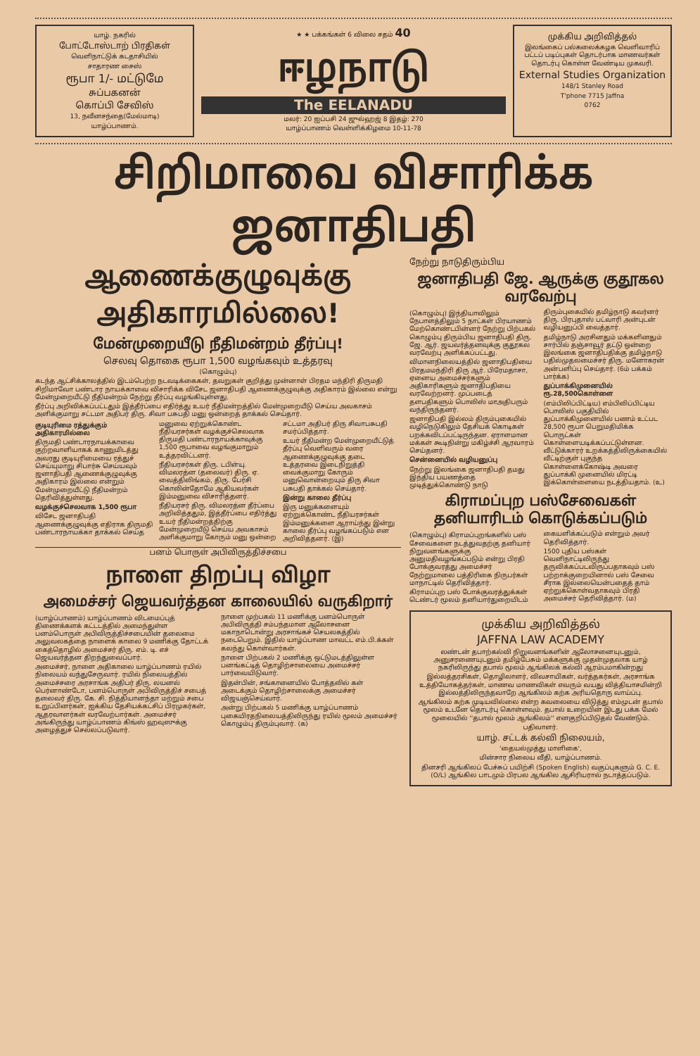யாழ். நகரில்
போட்டோஸ்டாற் பிரதிகள்
வெளிநாட்டுக் கடதாசியில்
சாதாரண சைஸ்
ரூபா 1/- மட்டுமே
சுப்பகனன்
கொப்பி சேவிஸ்
13, நவீனசந்தை(மேல்மாடி)
யாழ்ப்பாணம்.
★ ★ பக்கங்கள் 6 விலை சதம் 40
ஈழநாடு
The EELANADU
மலர்: 20 ஐப்பசி 24 ஜுல்ஹஜ் 8 இதழ்: 270
யாழ்ப்பாணம் வெள்ளிக்கிழமை 10-11-78
முக்கிய அறிவித்தல்
இலங்கைப் பல்கலைக்கழக வெளிவாரிப் பட்டப் படிப்புகள் தொடர்பாக மாணவர்கள் தொடர்பு கொள்ள வேண்டிய முகவரி.
External Studies Organization
148/1 Stanley Road
T'phone 7715 Jaffna
0762
சிறிமாவை விசாரிக்க ஜனாதிபதி
ஆணைக்குழுவுக்கு
அதிகாரமில்லை!
மேன்முறையீடு நீதிமன்றம் தீர்ப்பு!
செலவு தொகை ரூபா 1,500 வழங்கவும் உத்தரவு
(கொழும்பு)
கடந்த ஆட்சிக்காலத்தில் இடம்பெற்ற நடவடிக்கைகள், தவறுகள் குறித்து முன்னாள் பிரதம மந்திரி திருமதி சிறிமாவோ பண்டார நாயக்காவை விசாரிக்க விசேட ஜனாதிபதி ஆணைக்குழுவுக்கு அதிகாரம் இல்லை என்று மேன்முறையீட்டு நீதிமன்றம் நேற்று தீர்ப்பு வழங்கியுள்ளது.
தீர்ப்பு அறிவிக்கப்பட்டதும் இத்தீர்ப்பை எதிர்த்து உயர் நீதிமன்றத்தில் மேன்முறையீடு செய்ய அவகாசம் அளிக்குமாறு சட்டமா அதிபர் திரு. சிவா பசுபதி மனு ஒன்றைத் தாக்கல் செய்தார்.
குடியுரிமை ரத்துக்கும் அதிகாரமில்லை
திருமதி பண்டாரநாயக்காவை குற்றவாளியாகக் காணுமிடத்து அவரது குடியுரிமையை ரத்துச் செய்யுமாறு சிபார்சு செய்யவும் ஜனாதிபதி ஆணைக்குழுவுக்கு அதிகாரம் இல்லை என்றும் மேன்முறையீட்டு நீதிமன்றம் தெரிவித்துள்ளது.
வழக்குச்செலவாக 1,500 ரூபா
விசேட ஜனாதிபதி ஆணைக்குழுவுக்கு எதிராக திருமதி பண்டாரநாயக்கா தாக்கல் செய்த மனுவை ஏற்றுக்கொண்ட நீதியரசர்கள் வழக்குச்செலவாக திருமதி பண்டாரநாயக்காவுக்கு 1,500 ரூபாவை வழங்குமாறும் உத்தரவிட்டனர்.
நீதியரசர்கள் திரு. டபிள்யு. விமலரத்ன (தலைவர்) திரு. ஏ. வைத்திலிங்கம், திரு. பேர்சி கொலின்தோமே ஆகியவர்கள் இம்மனுவை விசாரித்தனர்.
நீதியரசர் திரு. விமலரத்ன தீர்ப்பை அறிவித்ததும், இத்தீர்ப்பை எதிர்த்து உயர் நீதிமன்றத்திற்கு மேன்முறையீடு செய்ய அவகாசம் அளிக்குமாறு கோரும் மனு ஒன்றை சட்டமா அதிபர் திரு சிவாபசுபதி சமர்ப்பித்தார்.
உயர் நீதிமன்ற மேன்முறையீட்டுத் தீர்ப்பு வெளிவரும் வரை ஆணைக்குழுவுக்கு தடை உத்தரவை இடைநிறுத்தி வைக்குமாறு கோரும் மனுவொன்றையும் திரு சிவா பசுபதி தாக்கல் செய்தார்.
இன்று காலை தீர்ப்பு
இரு மனுக்களையும் ஏற்றுக்கொண்ட நீதியரசர்கள் இம்மனுக்களை ஆராய்ந்து இன்று காலை தீர்ப்பு வழங்கப்படும் என அறிவித்தனர். (இ)
பனம் பொருள் அபிவிருத்திச்சபை
நாளை திறப்பு விழா
அமைச்சர் ஜெயவர்த்தன காலையில் வருகிறார்
(யாழ்ப்பாணம்) யாழ்ப்பாணம் விடமைப்புத் திணைக்களக் கட்டடத்தில் அமைந்துள்ள பனம்பொருள் அபிவிருத்திச்சபையின் தலைமை அலுவலகத்தை நாளைக் காலை 9 மணிக்கு தோட்டக் கைத்தொழில் அமைச்சர் திரு. எம். டி. எச் ஜெயவர்த்தன திறந்துவைப்பார்.
அமைச்சர், நாளை அதிகாலை யாழ்ப்பாணம் ரயில் நிலையம் வந்துசேருவார். ரயில் நிலையத்தில் அமைச்சரை அரசாங்க அதிபர் திரு. லயனல் பெர்னாண்டோ, பனம்பொருள் அபிவிருத்திச் சபைத் தலைவர் திரு. கே. சி. நித்தியானந்தா மற்றும் சபை உறுப்பினர்கள், ஐக்கிய தேசியக்கட்சிப் பிரமுகர்கள், ஆதரவாளர்கள் வரவேற்பார்கள். அமைச்சர் அங்கிருந்து யாழ்ப்பாணம் கிங்ஸ் ஹவுஸுக்கு அழைத்துச் செல்லப்படுவார்.
நாளை முற்பகல் 11 மணிக்கு பனம்பொருள் அபிவிருத்தி சம்பந்தமான ஆலோசனை மகாநாடொன்று அரசாங்கச் செயலகத்தில் நடைபெறும். இதில் யாழ்ப்பாண மாவட்ட எம்.பி.க்கள் கலந்து கொள்வார்கள்.
நாளை பிற்பகல் 2 மணிக்கு ஒட்டுமடத்திலுள்ள பனங்கட்டித் தொழிற்சாலையை அமைச்சர் பார்வையிடுவார்.
இதன்பின், சங்கானையில் போத்தலில் கள் அடைக்கும் தொழிற்சாலைக்கு அமைச்சர் விஜயஞ்செய்வார்.
அன்று பிற்பகல் 5 மணிக்கு யாழ்ப்பாணம் புகையிரதநிலையத்திலிருந்து ரயில் மூலம் அமைச்சர் கொழும்பு திரும்புவார். (க)
நேற்று நாடுதிரும்பிய
ஜனாதிபதி ஜே. ஆருக்கு குதூகல வரவேற்பு
(கொழும்பு) இந்தியாவிலும் நேபாளத்திலும் 5 நாட்கள் பிரயாணம் மேற்கொண்டபின்னர் நேற்று பிற்பகல் கொழும்பு திரும்பிய ஜனாதிபதி திரு. ஜே. ஆர். ஜயவர்த்தனவுக்கு குதூகல வரவேற்பு அளிக்கப்பட்டது.
விமானநிலையத்தில் ஜனாதிபதியை பிரதமமந்திரி திரு ஆர். பிரேமதாசா, ஏனைய அமைச்சர்களும் அதிகாரிகளும் ஜனாதிபதியை வரவேற்றனர். முப்படைத் தளபதிகளும் பொலிஸ் மாஅதிபரும் வந்திருந்தனர்.
ஜனாதிபதி இல்லம் திரும்புகையில் வழிநெடுகிலும் தேசியக் கொடிகள் பறக்கவிடப்பட்டிருந்தன. ஏராளமான மக்கள் கூடிநின்று மகிழ்ச்சி ஆரவாரம் செய்தனர்.
சென்னையில் வழியனுப்பு
நேற்று இலங்கை ஜனாதிபதி தமது இந்திய பயணத்தை முடித்துக்கொண்டு நாடு திரும்புகையில் தமிழ்நாடு கவர்னர் திரு. பிரபுதாஸ் பட்வாரி அன்புடன் வழியனுப்பி வைத்தார்.
தமிழ்நாடு அரசினதும் மக்களினதும் சார்பில் தஞ்சாவூர் தட்டு ஒன்றை இலங்கை ஜனாதிபதிக்கு தமிழ்நாடு பதில்முதலமைச்சர் திரு. மனோகரன் அன்பளிப்பு செய்தார். (6ம் பக்கம் பார்க்க)
துப்பாக்கிமுனையில் ரூ.28,500கொள்ளை
(எம்பிலிப்பிட்டிய) எம்பிலிப்பிட்டிய பொலிஸ் பகுதியில் துப்பாக்கிமுனையில் பணம் உட்பட 28,500 ரூபா பெறுமதிமிக்க பொருட்கள் கொள்ளையடிக்கப்பட்டுள்ளன. வீட்டுக்காரர் உறக்கத்திலிருக்கையில் வீட்டிற்குள் புகுந்த கொள்ளைக்கோஷ்டி அவரை துப்பாக்கி முனையில் மிரட்டி இக்கொள்ளையை நடத்தியதாம். (உ)
கிராமப்புற பஸ்சேவைகள் தனியாரிடம் கொடுக்கப்படும்
(கொழும்பு) கிராமப்புறங்களில் பஸ் சேவைகளை நடத்துவதற்கு தனியார் நிறுவனங்களுக்கு அனுமதிவழங்கப்படும் என்று பிரதி போக்குவரத்து அமைச்சர் நேற்றுமாலை பத்திரிகை நிருபர்கள் மாநாட்டில் தெரிவித்தார்.
கிராமப்புற பஸ் போக்குவரத்துக்கள் டெண்டர் மூலம் தனியார்துறையிடம் கையளிக்கப்படும் என்றும் அவர் தெரிவித்தார்.
1500 புதிய பஸ்கள் வெளிநாட்டிலிருந்து தருவிக்கப்படவிருப்பதாகவும் பஸ் பற்றாக்குறையினால் பஸ் சேவை சீராக இல்லையென்பதைத் தாம் ஏற்றுக்கொள்வதாகவும் பிரதி அமைச்சர் தெரிவித்தார். (ம)
முக்கிய அறிவித்தல்
JAFFNA LAW ACADEMY
லண்டன் தபாற்கல்வி நிறுவனங்களின் ஆலோசனையுடனும், அனுசரணையுடனும் தமிழ்பேசும் மக்களுக்கு முதன்முதலாக யாழ் நகரிலிருந்து தபால் மூலம் ஆங்கிலக் கல்வி ஆரம்பமாகின்றது
இல்லத்தரசிகள், தொழிலாளர், விவசாயிகள், வர்த்தகர்கள், அரசாங்க உத்தியோகத்தர்கள், மாணவ மாணவிகள் எவரும் வயது வித்தியாசமின்றி இல்லத்திலிருந்தவாறே ஆங்கிலம் கற்க அரியதொரு வாய்ப்பு.
ஆங்கிலம் கற்க முடியவில்லை என்ற கவலையை விடுத்து எம்முடன் தபால் மூலம் உடனே தொடர்பு கொள்ளவும். தபால் உறையின் இடது பக்க மேல் மூலையில் ''தபால் மூலம் ஆங்கிலம்'' எனகுறிப்பிடுதல் வேண்டும்.
பதிவாளர்.
யாழ். சட்டக் கல்வி நிலையம்,
'தையல்முத்து மாளிகை',
மின்சார நிலைய வீதி, யாழ்ப்பாணம்.
தினசரி ஆங்கிலப் பேச்சுப் பயிற்சி (Spoken English) வகுப்புகளும் G. C. E. (O/L) ஆங்கில பாடமும் பிரபல ஆங்கில ஆசிரியரால் நடாத்தப்படும்.